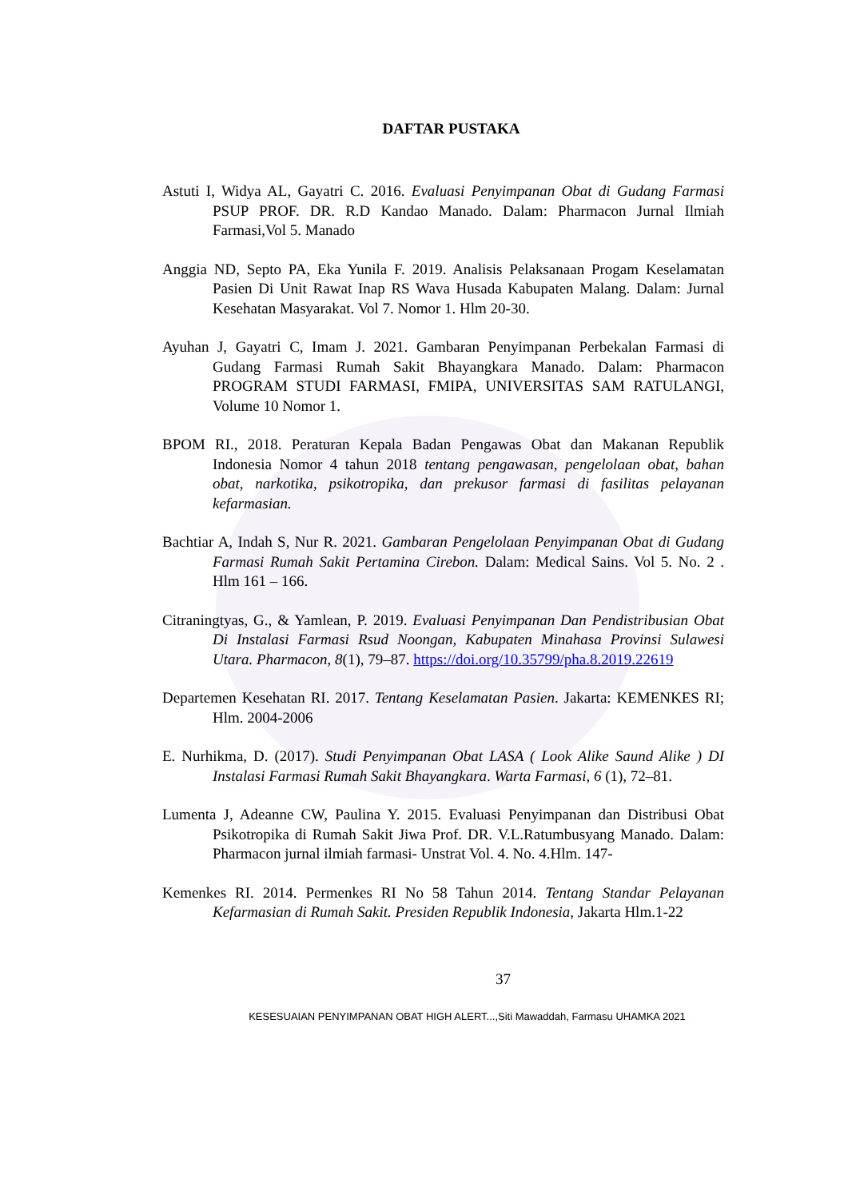DAFTAR PUSTAKA
Astuti I, Widya AL, Gayatri C. 2016. Evaluasi Penyimpanan Obat di Gudang Farmasi PSUP PROF. DR. R.D Kandao Manado. Dalam: Pharmacon Jurnal Ilmiah Farmasi,Vol 5. Manado
Anggia ND, Septo PA, Eka Yunila F. 2019. Analisis Pelaksanaan Progam Keselamatan Pasien Di Unit Rawat Inap RS Wava Husada Kabupaten Malang. Dalam: Jurnal Kesehatan Masyarakat. Vol 7. Nomor 1. Hlm 20-30.
Ayuhan J, Gayatri C, Imam J. 2021. Gambaran Penyimpanan Perbekalan Farmasi di Gudang Farmasi Rumah Sakit Bhayangkara Manado. Dalam: Pharmacon PROGRAM STUDI FARMASI, FMIPA, UNIVERSITAS SAM RATULANGI, Volume 10 Nomor 1.
BPOM RI., 2018. Peraturan Kepala Badan Pengawas Obat dan Makanan Republik Indonesia Nomor 4 tahun 2018 tentang pengawasan, pengelolaan obat, bahan obat, narkotika, psikotropika, dan prekusor farmasi di fasilitas pelayanan kefarmasian.
Bachtiar A, Indah S, Nur R. 2021. Gambaran Pengelolaan Penyimpanan Obat di Gudang Farmasi Rumah Sakit Pertamina Cirebon. Dalam: Medical Sains. Vol 5. No. 2 . Hlm 161 – 166.
Citraningtyas, G., & Yamlean, P. 2019. Evaluasi Penyimpanan Dan Pendistribusian Obat Di Instalasi Farmasi Rsud Noongan, Kabupaten Minahasa Provinsi Sulawesi Utara. Pharmacon, 8(1), 79–87. https://doi.org/10.35799/pha.8.2019.22619
Departemen Kesehatan RI. 2017. Tentang Keselamatan Pasien. Jakarta: KEMENKES RI; Hlm. 2004-2006
E. Nurhikma, D. (2017). Studi Penyimpanan Obat LASA ( Look Alike Saund Alike ) DI Instalasi Farmasi Rumah Sakit Bhayangkara. Warta Farmasi, 6 (1), 72–81.
Lumenta J, Adeanne CW, Paulina Y. 2015. Evaluasi Penyimpanan dan Distribusi Obat Psikotropika di Rumah Sakit Jiwa Prof. DR. V.L.Ratumbusyang Manado. Dalam: Pharmacon jurnal ilmiah farmasi- Unstrat Vol. 4. No. 4.Hlm. 147-
Kemenkes RI. 2014. Permenkes RI No 58 Tahun 2014. Tentang Standar Pelayanan Kefarmasian di Rumah Sakit. Presiden Republik Indonesia, Jakarta Hlm.1-22
37
KESESUAIAN PENYIMPANAN OBAT HIGH ALERT...,Siti Mawaddah, Farmasu UHAMKA 2021